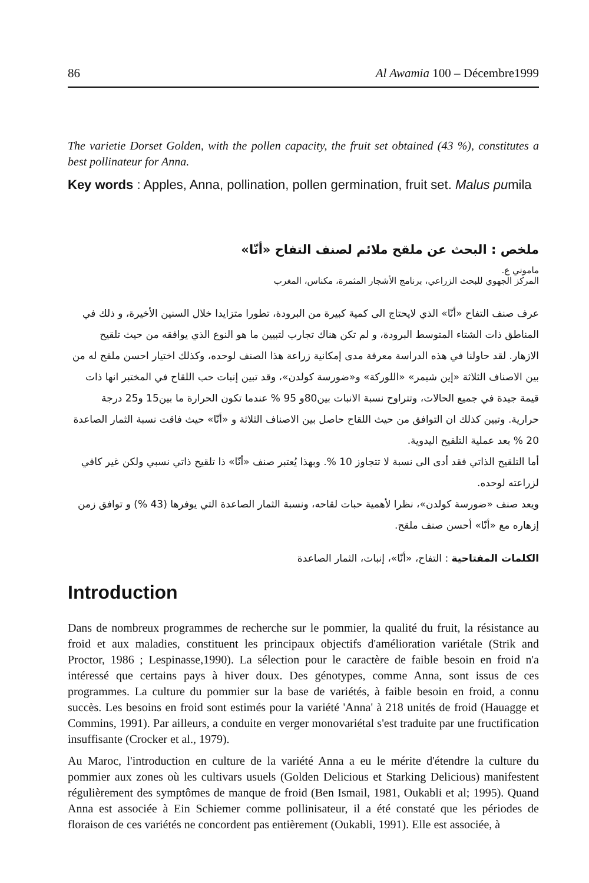86 Al Awamia 100 – Décembre1999
The varietie Dorset Golden, with the pollen capacity, the fruit set obtained (43 %), constitutes a best pollinateur for Anna.
Key words : Apples, Anna, pollination, pollen germination, fruit set. Malus pumila
ملخص : البحث عن ملقح ملائم لصنف التفاح «أنّا»
ماموني ع.
المركز الجهوي للبحث الزراعي، برنامج الأشجار المثمرة، مكناس، المغرب
عرف صنف التفاح «أنّا» الذي لايحتاج الى كمية كبيرة من البرودة، تطورا متزايدا خلال السنين الأخيرة، و ذلك في المناطق ذات الشتاء المتوسط البرودة، و لم تكن هناك تجارب لتبيين ما هو النوع الذي يوافقه من حيث تلقيح الازهار. لقد حاولنا في هذه الدراسة معرفة مدى إمكانية زراعة هذا الصنف لوحده، وكذلك اختيار احسن ملقح له من بين الاصناف الثلاثة «إين شيمر» «اللوركة» و«ضورسة كولدن»، وقد تبين إنبات حب اللقاح في المختبر انها ذات قيمة جيدة في جميع الحالات، وتتراوح نسبة الانبات بين80و 95 % عندما تكون الحرارة ما بين15 و25 درجة حرارية. وتبين كذلك ان التوافق من حيث اللقاح حاصل بين الاصناف الثلاثة و «أنّا» حيث فاقت نسبة الثمار الصاعدة 20 % بعد عملية التلقيح اليدوية.
أما التلقيح الذاتي فقد أدى الى نسبة لا تتجاوز 10 %. وبهذا يُعتبر صنف «أنّا» ذا تلقيح ذاتي نسبي ولكن غير كافي لزراعته لوحده.
ويعد صنف «ضورسة كولدن»، نظرا لأهمية حبات لقاحه، ونسبة الثمار الصاعدة التي يوفرها (43 %) و توافق زمن إزهاره مع «أنّا» أحسن صنف ملقح.
الكلمات المفتاحية : التفاح، «أنّا»، إنبات، الثمار الصاعدة
Introduction
Dans de nombreux programmes de recherche sur le pommier, la qualité du fruit, la résistance au froid et aux maladies, constituent les principaux objectifs d'amélioration variétale (Strik and Proctor, 1986 ; Lespinasse,1990). La sélection pour le caractère de faible besoin en froid n'a intéressé que certains pays à hiver doux. Des génotypes, comme Anna, sont issus de ces programmes. La culture du pommier sur la base de variétés, à faible besoin en froid, a connu succès. Les besoins en froid sont estimés pour la variété 'Anna' à 218 unités de froid (Hauagge et Commins, 1991). Par ailleurs, a conduite en verger monovariétal s'est traduite par une fructification insuffisante (Crocker et al., 1979).
Au Maroc, l'introduction en culture de la variété Anna a eu le mérite d'étendre la culture du pommier aux zones où les cultivars usuels (Golden Delicious et Starking Delicious) manifestent régulièrement des symptômes de manque de froid (Ben Ismail, 1981, Oukabli et al; 1995). Quand Anna est associée à Ein Schiemer comme pollinisateur, il a été constaté que les périodes de floraison de ces variétés ne concordent pas entièrement (Oukabli, 1991). Elle est associée, à